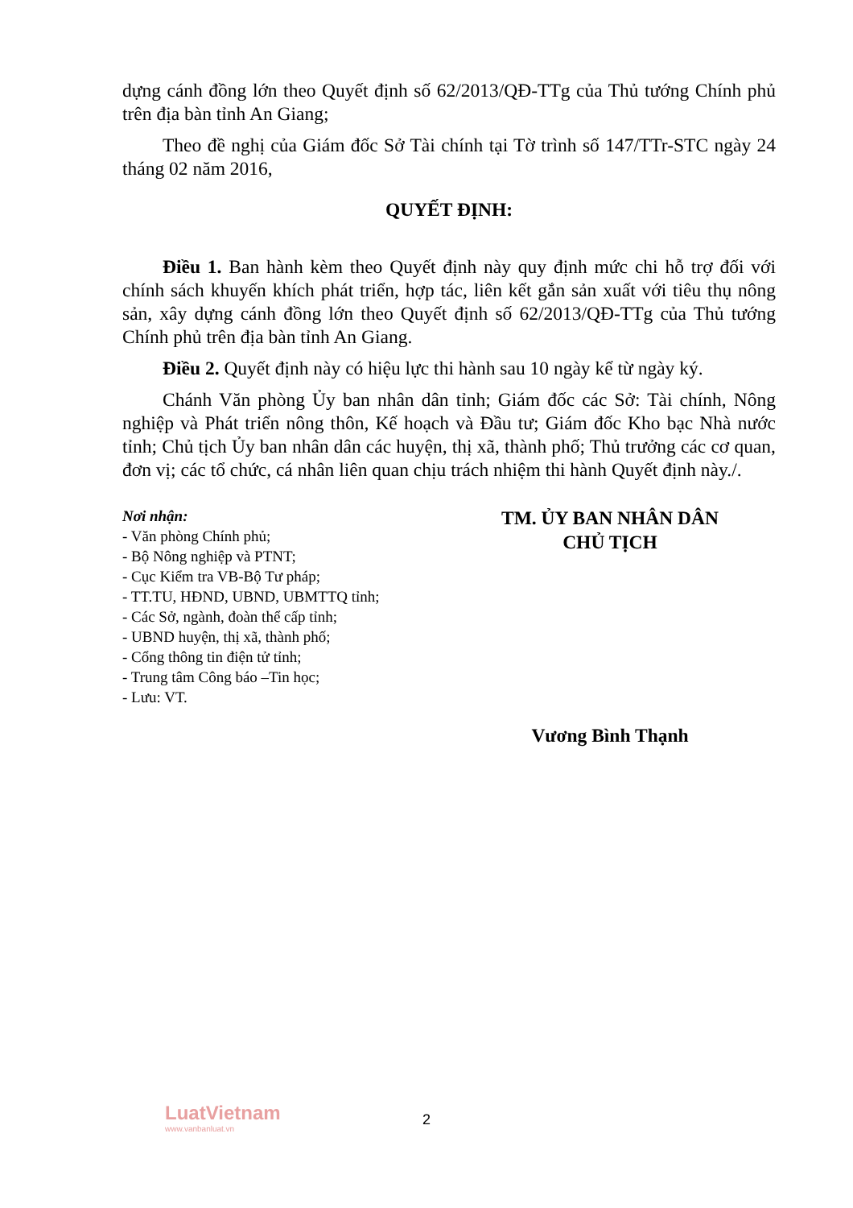dựng cánh đồng lớn theo Quyết định số 62/2013/QĐ-TTg của Thủ tướng Chính phủ trên địa bàn tỉnh An Giang;
Theo đề nghị của Giám đốc Sở Tài chính tại Tờ trình số 147/TTr-STC ngày 24 tháng 02 năm 2016,
QUYẾT ĐỊNH:
Điều 1. Ban hành kèm theo Quyết định này quy định mức chi hỗ trợ đối với chính sách khuyến khích phát triển, hợp tác, liên kết gắn sản xuất với tiêu thụ nông sản, xây dựng cánh đồng lớn theo Quyết định số 62/2013/QĐ-TTg của Thủ tướng Chính phủ trên địa bàn tỉnh An Giang.
Điều 2. Quyết định này có hiệu lực thi hành sau 10 ngày kể từ ngày ký.
Chánh Văn phòng Ủy ban nhân dân tỉnh; Giám đốc các Sở: Tài chính, Nông nghiệp và Phát triển nông thôn, Kế hoạch và Đầu tư; Giám đốc Kho bạc Nhà nước tỉnh; Chủ tịch Ủy ban nhân dân các huyện, thị xã, thành phố; Thủ trưởng các cơ quan, đơn vị; các tổ chức, cá nhân liên quan chịu trách nhiệm thi hành Quyết định này./.
Nơi nhận:
- Văn phòng Chính phủ;
- Bộ Nông nghiệp và PTNT;
- Cục Kiểm tra VB-Bộ Tư pháp;
- TT.TU, HĐND, UBND, UBMTTQ tỉnh;
- Các Sở, ngành, đoàn thể cấp tỉnh;
- UBND huyện, thị xã, thành phố;
- Cổng thông tin điện tử tỉnh;
- Trung tâm Công báo –Tin học;
- Lưu: VT.
TM. ỦY BAN NHÂN DÂN
CHỦ TỊCH
Vương Bình Thạnh
LuatVietnam
www.vanbanluat.vn
2